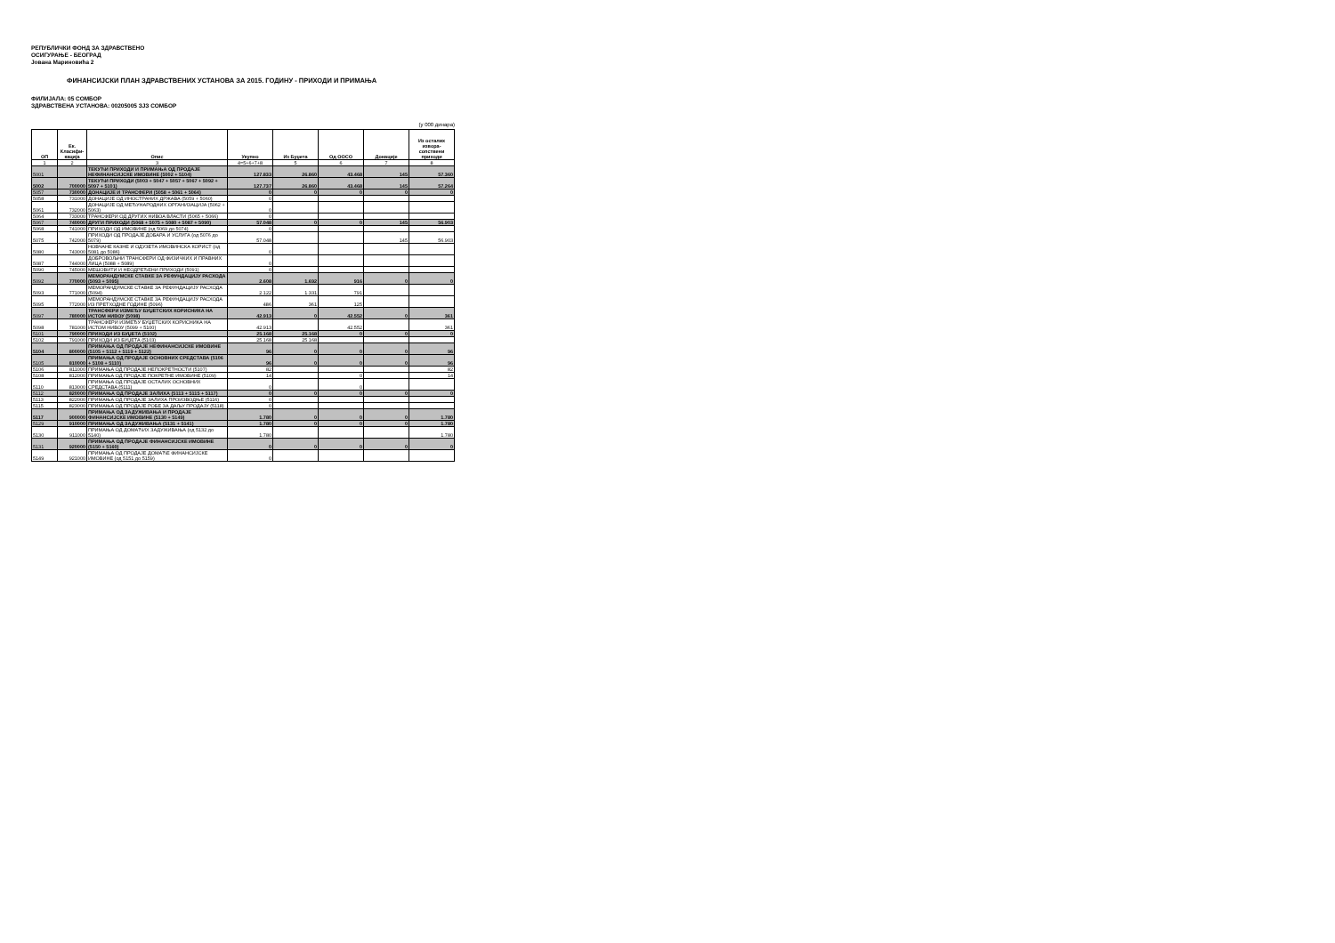РЕПУБЛИЧКИ ФОНД ЗА ЗДРАВСТВЕНО
ОСИГУРАЊЕ - БЕОГРАД
Јована Мариновића 2
ФИНАНСИЈСКИ ПЛАН ЗДРАВСТВЕНИХ УСТАНОВА ЗА 2015. ГОДИНУ - ПРИХОДИ И ПРИМАЊА
ФИЛИЈАЛА: 05 СОМБОР
ЗДРАВСТВЕНА УСТАНОВА: 00205005 ЗЈЗ СОМБОР
(у 000 динара)
| ОП | Ек. Класифи-кација | Опис | Укупно | Из Буџета | Од ООСО | Донације | Из осталих извора-сопствени приходи |
| --- | --- | --- | --- | --- | --- | --- | --- |
| 1 | 2 | 3 | 4=5+6+7+8 | 5 | 6 | 7 | 8 |
| 5001 | | ТЕКУЋИ ПРИХОДИ И ПРИМАЊА ОД ПРОДАЈЕ НЕФИНАНСИЈСКЕ ИМОВИНЕ (5002 + 5104) | 127.833 | 26.860 | 43.468 | 145 | 57.360 |
| 5002 | 700000 | ТЕКУЋИ ПРИХОДИ (5003 + 5047 + 5057 + 5067 + 5092 + 5097 + 5101) | 127.737 | 26.860 | 43.468 | 145 | 57.264 |
| 5057 | 730000 | ДОНАЦИЈЕ И ТРАНСФЕРИ (5058 + 5061 + 5064) | 0 | 0 | 0 | 0 | 0 |
| 5058 | 731000 | ДОНАЦИЈЕ ОД ИНОСТРАНИХ ДРЖАВА (5059 + 5060) | 0 | | | | |
| 5061 | 732000 | ДОНАЦИЈЕ ОД МЕЂУНАРОДНИХ ОРГАНИЗАЦИЈА (5062 + 5063) | 0 | | | | |
| 5064 | 733000 | ТРАНСФЕРИ ОД ДРУГИХ НИВОА ВЛАСТИ (5065 + 5066) | 0 | | | | |
| 5067 | 740000 | ДРУГИ ПРИХОДИ (5068 + 5075 + 5080 + 5087 + 5090) | 57.048 | 0 | 0 | 145 | 56.903 |
| 5068 | 741000 | ПРИХОДИ ОД ИМОВИНЕ (од 5069 до 5074) | 0 | | | | |
| 5075 | 742000 | ПРИХОДИ ОД ПРОДАЈЕ ДОБАРА И УСЛУГА (од 5076 до 5079) | 57.048 | | | 145 | 56.903 |
| 5080 | 743000 | НОВЧАНЕ КАЗНЕ И ОДУЗЕТА ИМОВИНСКА КОРИСТ (од 5081 до 5086) | 0 | | | | |
| 5087 | 744000 | ДОБРОВОЉНИ ТРАНСФЕРИ ОД ФИЗИЧКИХ И ПРАВНИХ ЛИЦА (5088 + 5089) | 0 | | | | |
| 5090 | 745000 | МЕШОВИТИ И НЕОДРЕЂЕНИ ПРИХОДИ (5091) | 0 | | | | |
| 5092 | 770000 | МЕМОРАНДУМСКЕ СТАВКЕ ЗА РЕФУНДАЦИЈУ РАСХОДА (5093 + 5095) | 2.608 | 1.692 | 916 | 0 | 0 |
| 5093 | 771000 | МЕМОРАНДУМСКЕ СТАВКЕ ЗА РЕФУНДАЦИЈУ РАСХОДА (5094) | 2.122 | 1.331 | 791 | | |
| 5095 | 772000 | МЕМОРАНДУМСКЕ СТАВКЕ ЗА РЕФУНДАЦИЈУ РАСХОДА ИЗ ПРЕТХОДНЕ ГОДИНЕ (5096) | 486 | 361 | 125 | | |
| 5097 | 780000 | ТРАНСФЕРИ ИЗМЕЂУ БУЏЕТСКИХ КОРИСНИКА НА ИСТОМ НИВОУ (5098) | 42.913 | 0 | 42.552 | 0 | 361 |
| 5098 | 781000 | ТРАНСФЕРИ ИЗМЕЂУ БУЏЕТСКИХ КОРИСНИКА НА ИСТОМ НИВОУ (5099 + 5100) | 42.913 | | 42.552 | | 361 |
| 5101 | 790000 | ПРИХОДИ ИЗ БУЏЕТА (5102) | 25.168 | 25.168 | 0 | 0 | 0 |
| 5102 | 791000 | ПРИХОДИ ИЗ БУЏЕТА (5103) | 25.168 | 25.168 | | | |
| 5104 | 800000 | ПРИМАЊА ОД ПРОДАЈЕ НЕФИНАНСИЈСКЕ ИМОВИНЕ (5105 + 5112 + 5119 + 5122) | 96 | 0 | 0 | 0 | 96 |
| 5105 | 810000 | ПРИМАЊА ОД ПРОДАЈЕ ОСНОВНИХ СРЕДСТАВА (5106 + 5108 + 5110) | 96 | 0 | 0 | 0 | 96 |
| 5106 | 811000 | ПРИМАЊА ОД ПРОДАЈЕ НЕПОКРЕТНОСТИ (5107) | 82 | | | | 82 |
| 5108 | 812000 | ПРИМАЊА ОД ПРОДАЈЕ ПОКРЕТНЕ ИМОВИНЕ (5109) | 14 | | 0 | | 14 |
| 5110 | 813000 | ПРИМАЊА ОД ПРОДАЈЕ ОСТАЛИХ ОСНОВНИХ СРЕДСТАВА (5111) | 0 | | 0 | | |
| 5112 | 820000 | ПРИМАЊА ОД ПРОДАЈЕ ЗАЛИХА (5113 + 5115 + 5117) | 0 | 0 | 0 | 0 | 0 |
| 5113 | 822000 | ПРИМАЊА ОД ПРОДАЈЕ ЗАЛИХА ПРОИЗВОДЊЕ (5116) | 0 | | | | |
| 5115 | 823000 | ПРИМАЊА ОД ПРОДАЈЕ РОБЕ ЗА ДАЉУ ПРОДАЈУ (5118) | 0 | | | | |
| 5117 | 900000 | ПРИМАЊА ОД ЗАДУЖИВАЊА И ПРОДАЈЕ ФИНАНСИЈСКЕ ИМОВИНЕ (5130 + 5149) | 1.780 | 0 | 0 | 0 | 1.780 |
| 5129 | 910000 | ПРИМАЊА ОД ЗАДУЖИВАЊА (5131 + 5141) | 1.780 | 0 | 0 | 0 | 1.780 |
| 5130 | 911000 | ПРИМАЊА ОД ДОМАЋИХ ЗАДУЖИВАЊА (од 5132 до 5140) | 1.780 | | | | 1.780 |
| 5131 | 920000 | ПРИМАЊА ОД ПРОДАЈЕ ФИНАНСИЈСКЕ ИМОВИНЕ (5150 + 5160) | 0 | 0 | 0 | 0 | 0 |
| 5149 | 921000 | ПРИМАЊА ОД ПРОДАЈЕ ДОМАЋЕ ФИНАНСИЈСКЕ ИМОВИНЕ (од 5151 до 5159) | 0 | | | | |